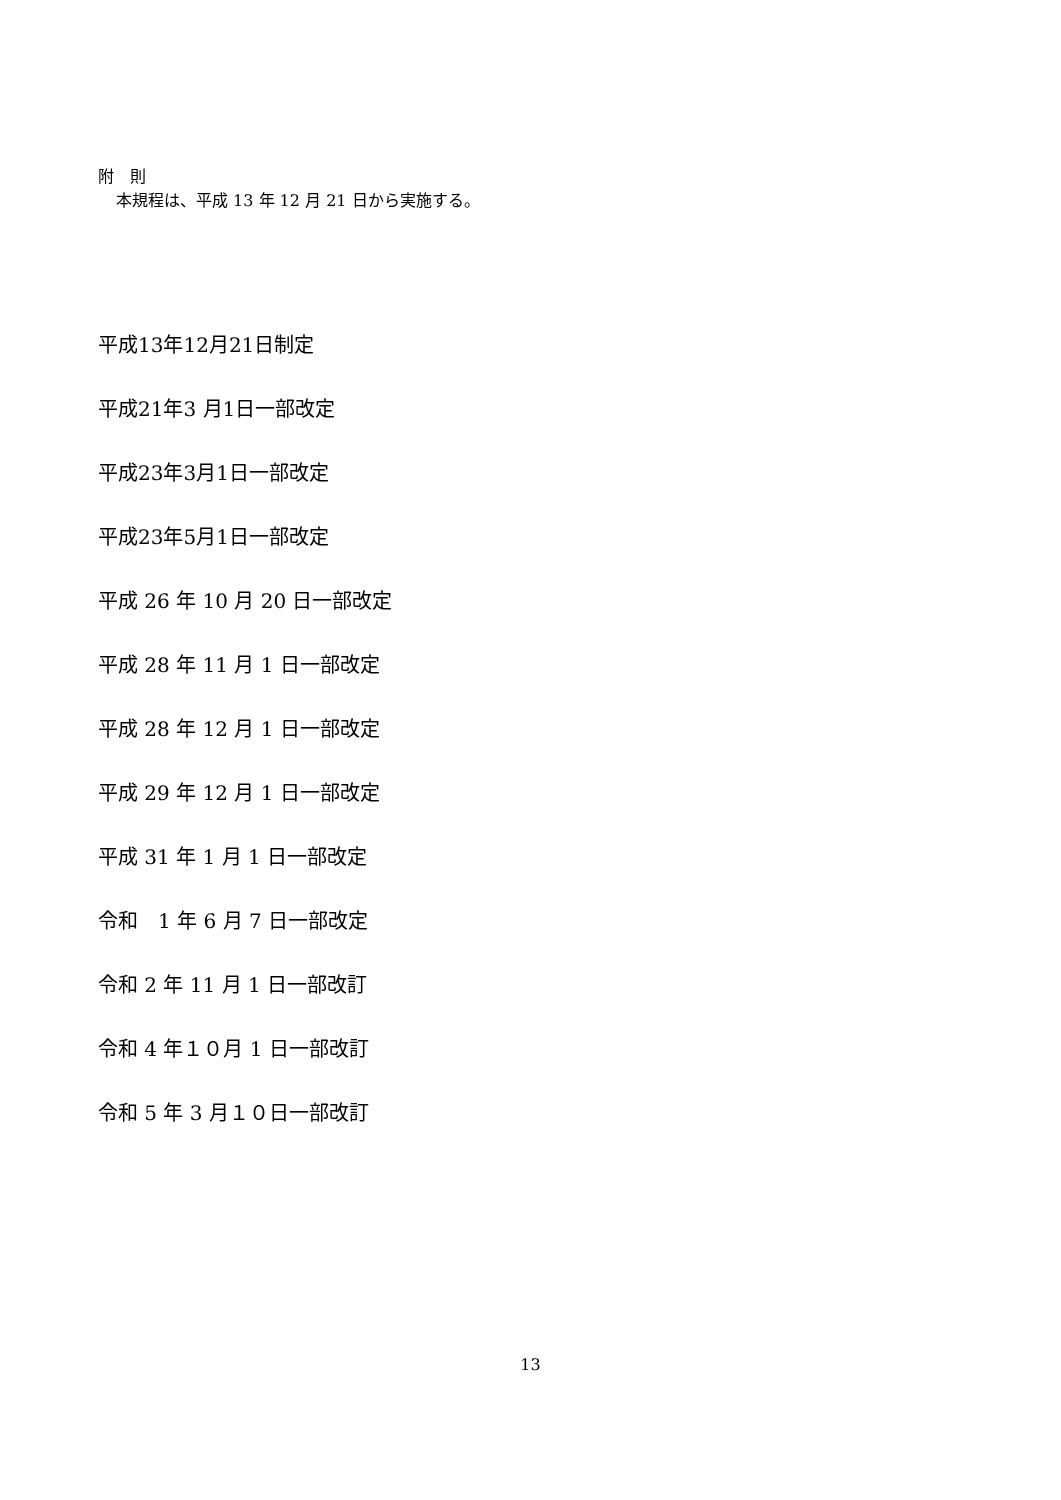附　則
本規程は、平成 13 年 12 月 21 日から実施する。
平成13年12月21日制定
平成21年3 月1日一部改定
平成23年3月1日一部改定
平成23年5月1日一部改定
平成 26 年 10 月 20 日一部改定
平成 28 年 11 月 1 日一部改定
平成 28 年 12 月 1 日一部改定
平成 29 年 12 月 1 日一部改定
平成 31 年 1 月 1 日一部改定
令和　1 年 6 月 7 日一部改定
令和 2 年 11 月 1 日一部改訂
令和 4 年１０月 1 日一部改訂
令和 5 年 3 月１０日一部改訂
13